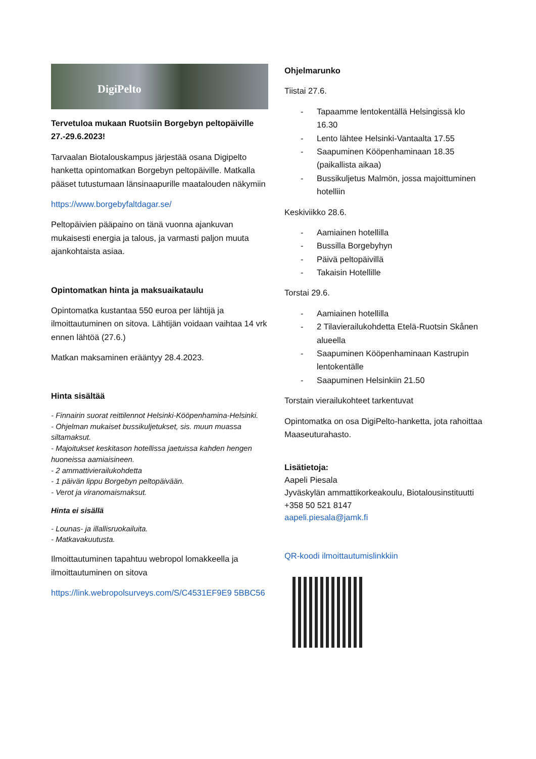DigiPelto
Tervetuloa mukaan Ruotsiin Borgebyn peltopäiville 27.-29.6.2023!
Tarvaalan Biotalouskampus järjestää osana Digipelto hanketta opintomatkan Borgebyn peltopäiville. Matkalla pääset tutustumaan länsinaapurille maatalouden näkymiin
https://www.borgebyfaltdagar.se/
Peltopäivien pääpaino on tänä vuonna ajankuvan mukaisesti energia ja talous, ja varmasti paljon muuta ajankohtaista asiaa.
Opintomatkan hinta ja maksuaikataulu
Opintomatka kustantaa 550 euroa per lähtijä ja ilmoittautuminen on sitova. Lähtijän voidaan vaihtaa 14 vrk ennen lähtöä (27.6.)
Matkan maksaminen erääntyy 28.4.2023.
Hinta sisältää
- Finnairin suorat reittilennot Helsinki-Kööpenhamina-Helsinki.
- Ohjelman mukaiset bussikuljetukset, sis. muun muassa siltamaksut.
- Majoitukset keskitason hotellissa jaetuissa kahden hengen huoneissa aamiaisineen.
- 2 ammattivierailukohdetta
- 1 päivän lippu Borgebyn peltopäivään.
- Verot ja viranomaismaksut.
Hinta ei sisällä
- Lounas- ja illallisruokailuita.
- Matkavakuutusta.
Ilmoittautuminen tapahtuu webropol lomakkeella ja ilmoittautuminen on sitova
https://link.webropolsurveys.com/S/C4531EF9E9 5BBC56
Ohjelmarunko
Tiistai 27.6.
- Tapaamme lentokentällä Helsingissä klo 16.30
- Lento lähtee Helsinki-Vantaalta 17.55
- Saapuminen Kööpenhaminaan 18.35 (paikallista aikaa)
- Bussikuljetus Malmön, jossa majoittuminen hotelliin
Keskiviikko 28.6.
- Aamiainen hotellilla
- Bussilla Borgebyhyn
- Päivä peltopäivillä
- Takaisin Hotellille
Torstai 29.6.
- Aamiainen hotellilla
- 2 Tilavierailukohdetta Etelä-Ruotsin Skånen alueella
- Saapuminen Kööpenhaminaan Kastrupin lentokentälle
- Saapuminen Helsinkiin 21.50
Torstain vierailukohteet tarkentuvat
Opintomatka on osa DigiPelto-hanketta, jota rahoittaa Maaseuturahasto.
Lisätietoja:
Aapeli Piesala
Jyväskylän ammattikorkeakoulu, Biotalousinstituutti
+358 50 521 8147
aapeli.piesala@jamk.fi
QR-koodi ilmoittautumislinkkiin